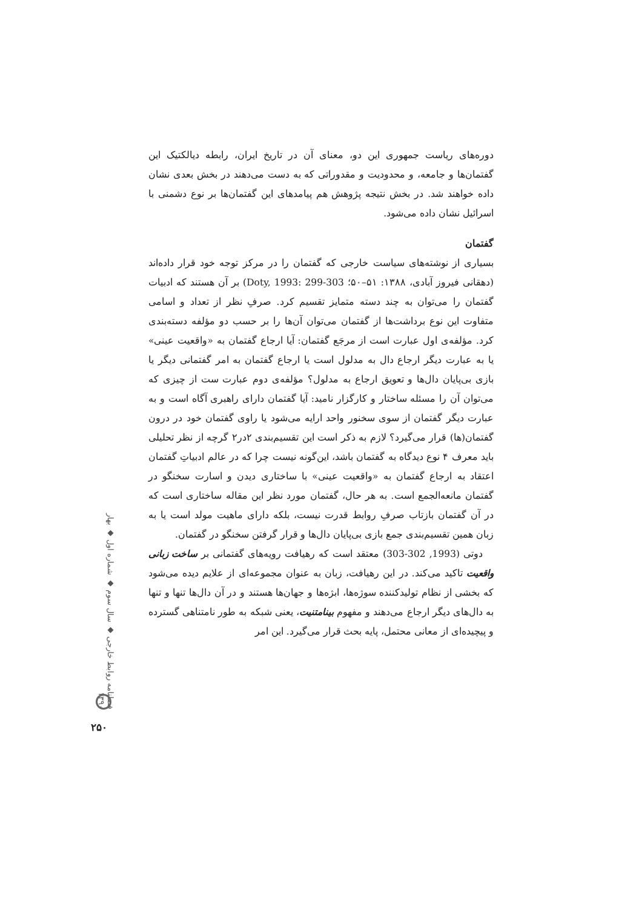دوره‌های ریاست جمهوری این دو، معنای آن در تاریخ ایران، رابطه دیالکتیک این گفتمان‌ها و جامعه، و محدودیت و مقدوراتی که به دست می‌دهند در بخش بعدی نشان داده خواهند شد. در بخش نتیجه پژوهش هم پیامدهای این گفتمان‌ها بر نوع دشمنی با اسرائیل نشان داده می‌شود.
گفتمان
بسیاری از نوشته‌های سیاست خارجی که گفتمان را در مرکز توجه خود قرار داده‌اند (دهقانی فیروز آبادی، ۱۳۸۸: ۵۱–۵۰؛ Doty, 1993: 299-303) بر آن هستند که ادبیات گفتمان را می‌توان به چند دسته متمایز تقسیم کرد. صرفِ نظر از تعداد و اسامی متفاوت این نوع برداشت‌ها از گفتمان می‌توان آن‌ها را بر حسب دو مؤلفه دسته‌بندی کرد. مؤلفه‌ی اول عبارت است از مرجَع گفتمان: آیا ارجاع گفتمان به «واقعیت عینی» یا به عبارت دیگر ارجاع دال به مدلول است یا ارجاع گفتمان به امر گفتمانی دیگر یا بازی بی‌پایان دال‌ها و تعویق ارجاع به مدلول؟ مؤلفه‌ی دوم عبارت ست از چیزی که می‌توان آن را مسئله ساختار و کارگزار نامید: آیا گفتمان دارای راهبری آگاه است و به عبارت دیگر گفتمان از سوی سخنور واحد ارایه می‌شود یا راوی گفتمان خود در درون گفتمان(ها) قرار می‌گیرد؟ لازم به ذکر است این تقسیم‌بندی ۲در۲ گرچه از نظر تحلیلی باید معرف ۴ نوع دیدگاه به گفتمان باشد، این‌گونه نیست چرا که در عالم ادبیاتِ گفتمان اعتقاد به ارجاع گفتمان به «واقعیت عینی» با ساختاری دیدن و اسارت سخنگو در گفتمان مانعه‌الجمع است. به هر حال، گفتمان مورد نظر این مقاله ساختاری است که در آن گفتمان بازتاب صرفِ روابط قدرت نیست، بلکه دارای ماهیت مولد است یا به زبان همین تقسیم‌بندی جمع بازی بی‌پایان دال‌ها و قرار گرفتن سخنگو در گفتمان.
دوتی (1993, 302-303) معتقد است که رهیافت رویه‌های گفتمانی بر ساخت زبانی واقعیت تاکید می‌کند. در این رهیافت، زبان به عنوان مجموعه‌ای از علایم دیده می‌شود که بخشی از نظام تولیدکننده سوژه‌ها، ابژه‌ها و جهان‌ها هستند و در آن دال‌ها تنها و تنها به دال‌های دیگر ارجاع می‌دهند و مفهوم بینامتنیت، یعنی شبکه به طور نامتناهی گسترده و پیچیده‌ای از معانی محتمل، پایه بحث قرار می‌گیرد. این امر
فصلنامه روابط خارجی ◆ سال سوم ◆ شماره اول ◆ بهار ۱۳۹۰
۲۵۰